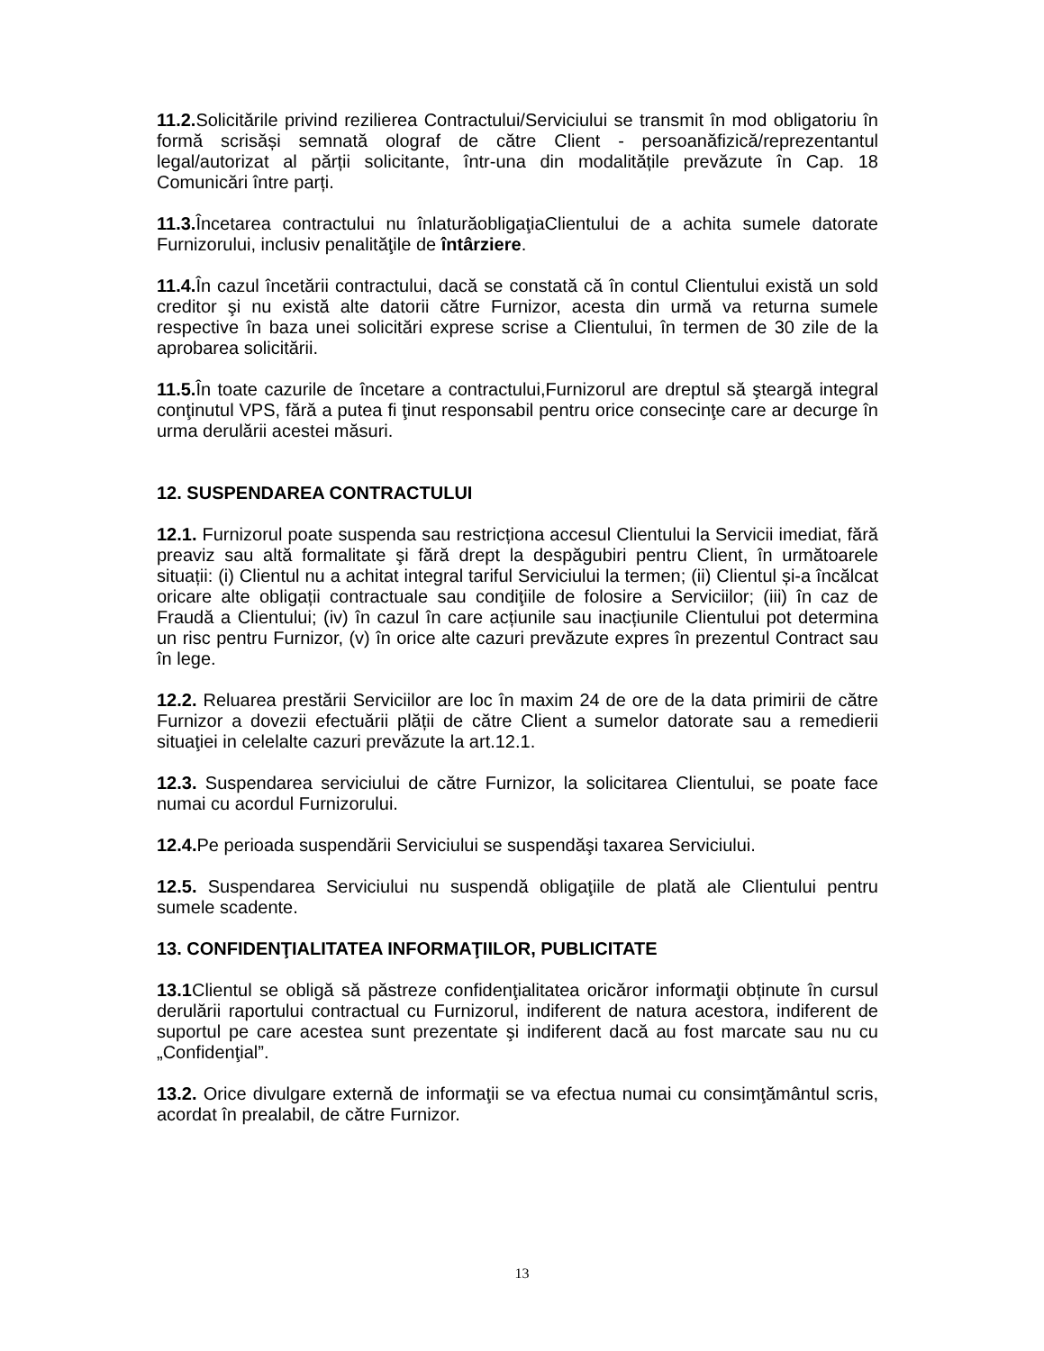11.2. Solicitările privind rezilierea Contractului/Serviciului se transmit în mod obligatoriu în formă scrisăși semnată olograf de către Client - persoanăfizică/reprezentantul legal/autorizat al părții solicitante, într-una din modalitățile prevăzute în Cap. 18 Comunicări între parți.
11.3. Încetarea contractului nu înlaturăobligaţiaClientului de a achita sumele datorate Furnizorului, inclusiv penalităţile de întârziere.
11.4. În cazul încetării contractului, dacă se constată că în contul Clientului există un sold creditor şi nu există alte datorii către Furnizor, acesta din urmă va returna sumele respective în baza unei solicitări exprese scrise a Clientului, în termen de 30 zile de la aprobarea solicitării.
11.5. În toate cazurile de încetare a contractului,Furnizorul are dreptul să şteargă integral conţinutul VPS, fără a putea fi ţinut responsabil pentru orice consecinţe care ar decurge în urma derulării acestei măsuri.
12. SUSPENDAREA CONTRACTULUI
12.1. Furnizorul poate suspenda sau restricționa accesul Clientului la Servicii imediat, fără preaviz sau altă formalitate şi fără drept la despăgubiri pentru Client, în următoarele situații: (i) Clientul nu a achitat integral tariful Serviciului la termen; (ii) Clientul și-a încălcat oricare alte obligații contractuale sau condiţiile de folosire a Serviciilor; (iii) în caz de Fraudă a Clientului; (iv) în cazul în care acțiunile sau inacțiunile Clientului pot determina un risc pentru Furnizor, (v) în orice alte cazuri prevăzute expres în prezentul Contract sau în lege.
12.2. Reluarea prestării Serviciilor are loc în maxim 24 de ore de la data primirii de către Furnizor a dovezii efectuării plății de către Client a sumelor datorate sau a remedierii situaţiei in celelalte cazuri prevăzute la art.12.1.
12.3. Suspendarea serviciului de către Furnizor, la solicitarea Clientului, se poate face numai cu acordul Furnizorului.
12.4. Pe perioada suspendării Serviciului se suspendăşi taxarea Serviciului.
12.5. Suspendarea Serviciului nu suspendă obligaţiile de plată ale Clientului pentru sumele scadente.
13. CONFIDENŢIALITATEA INFORMAŢIILOR, PUBLICITATE
13.1 Clientul se obligă să păstreze confidenţialitatea oricăror informaţii obținute în cursul derulării raportului contractual cu Furnizorul, indiferent de natura acestora, indiferent de suportul pe care acestea sunt prezentate şi indiferent dacă au fost marcate sau nu cu „Confidenţial”.
13.2. Orice divulgare externă de informaţii se va efectua numai cu consimţământul scris, acordat în prealabil, de către Furnizor.
13